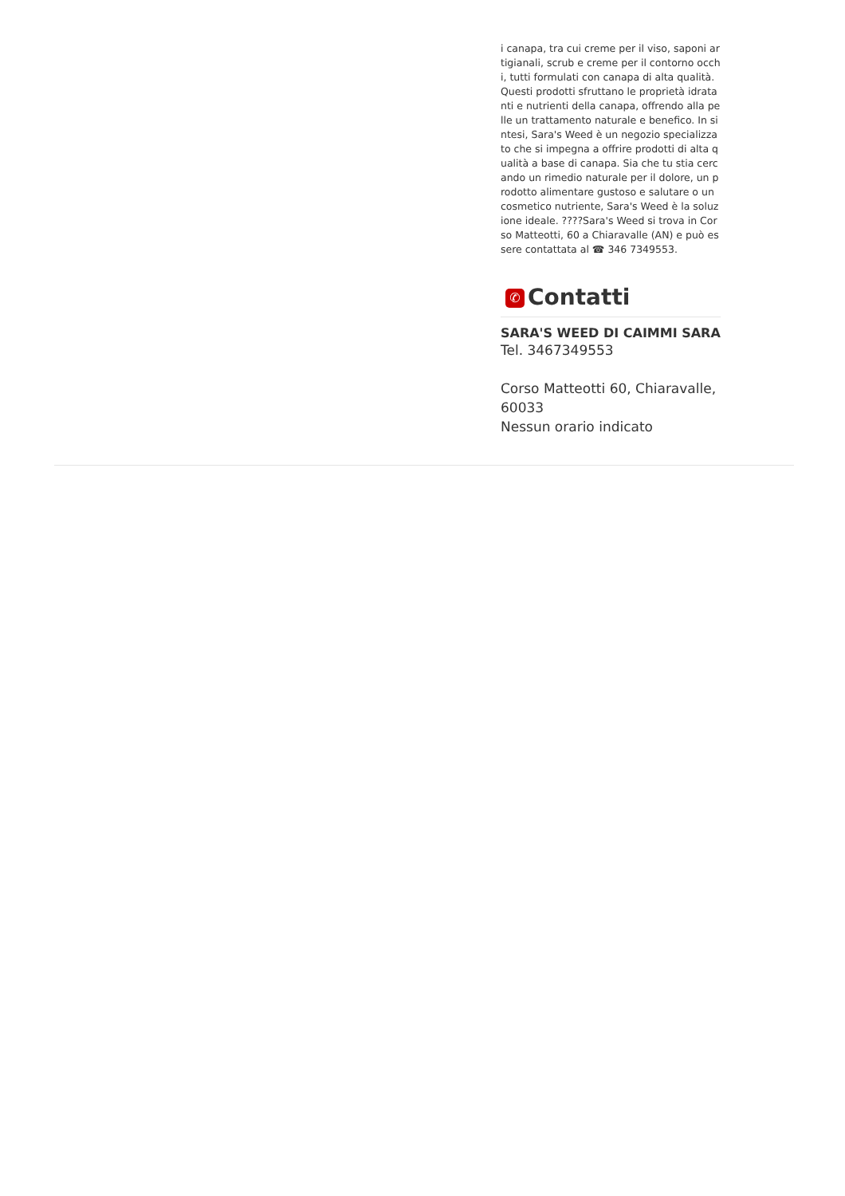i canapa, tra cui creme per il viso, saponi artigianali, scrub e creme per il contorno occhi, tutti formulati con canapa di alta qualità. Questi prodotti sfruttano le proprietà idratanti e nutrienti della canapa, offrendo alla pelle un trattamento naturale e benefico. In sintesi, Sara's Weed è un negozio specializzato che si impegna a offrire prodotti di alta qualità a base di canapa. Sia che tu stia cercando un rimedio naturale per il dolore, un prodotto alimentare gustoso e salutare o un cosmetico nutriente, Sara's Weed è la soluzione ideale. ????Sara's Weed si trova in Corso Matteotti, 60 a Chiaravalle (AN) e può essere contattata al ☎ 346 7349553.
✆ Contatti
SARA'S WEED DI CAIMMI SARA
Tel. 3467349553
Corso Matteotti 60, Chiaravalle, 60033
Nessun orario indicato